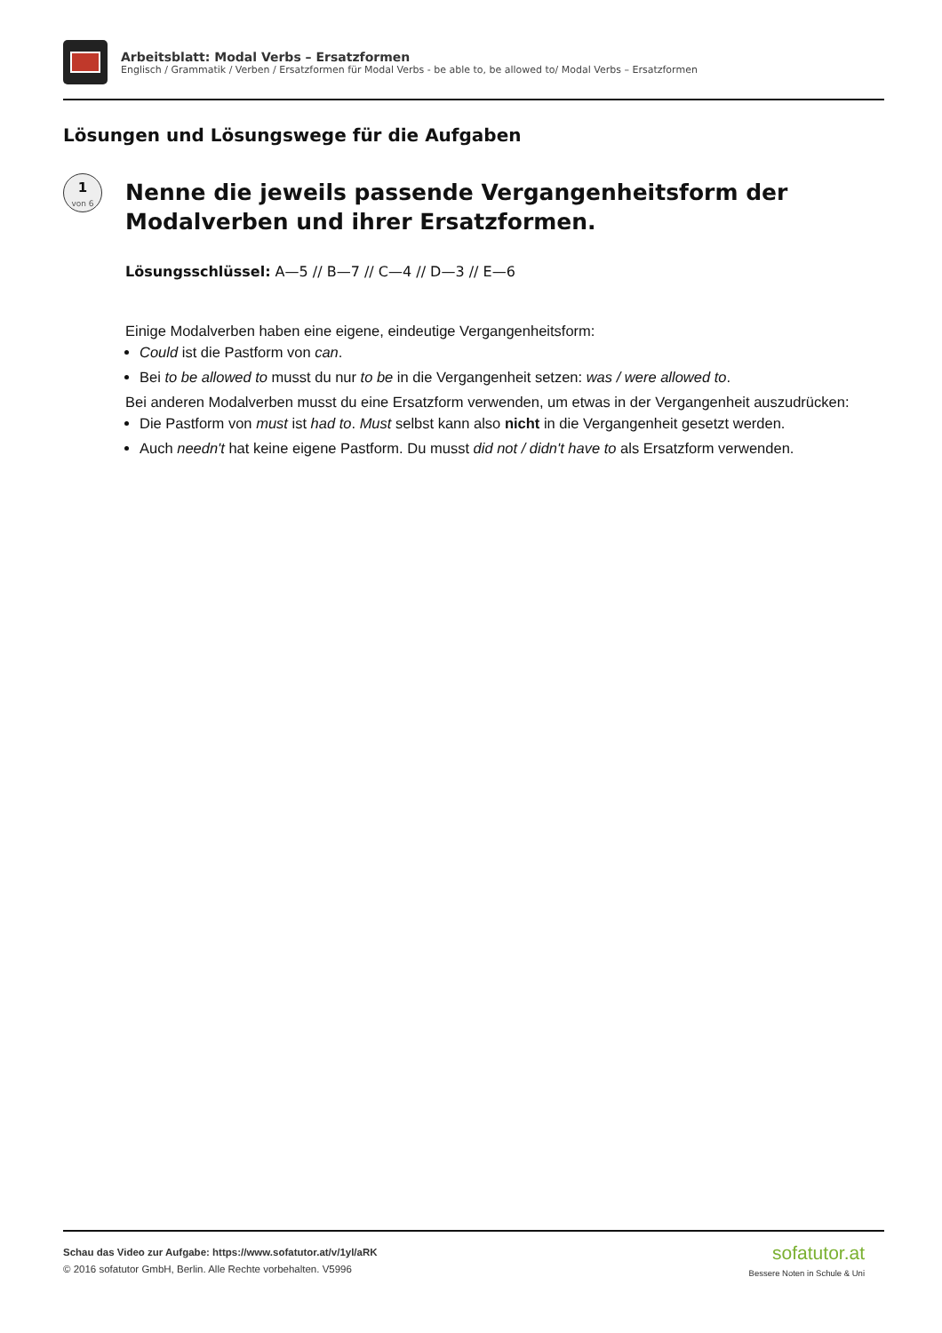Arbeitsblatt: Modal Verbs – Ersatzformen
Englisch / Grammatik / Verben / Ersatzformen für Modal Verbs - be able to, be allowed to/ Modal Verbs – Ersatzformen
Lösungen und Lösungswege für die Aufgaben
1
von 6
Nenne die jeweils passende Vergangenheitsform der Modalverben und ihrer Ersatzformen.
Lösungsschlüssel: A—5 // B—7 // C—4 // D—3 // E—6
Einige Modalverben haben eine eigene, eindeutige Vergangenheitsform:
Could ist die Pastform von can.
Bei to be allowed to musst du nur to be in die Vergangenheit setzen: was / were allowed to.
Bei anderen Modalverben musst du eine Ersatzform verwenden, um etwas in der Vergangenheit auszudrücken:
Die Pastform von must ist had to. Must selbst kann also nicht in die Vergangenheit gesetzt werden.
Auch needn't hat keine eigene Pastform. Du musst did not / didn't have to als Ersatzform verwenden.
Schau das Video zur Aufgabe: https://www.sofatutor.at/v/1yl/aRK
© 2016 sofatutor GmbH, Berlin. Alle Rechte vorbehalten. V5996
sofatutor.at
Bessere Noten in Schule & Uni